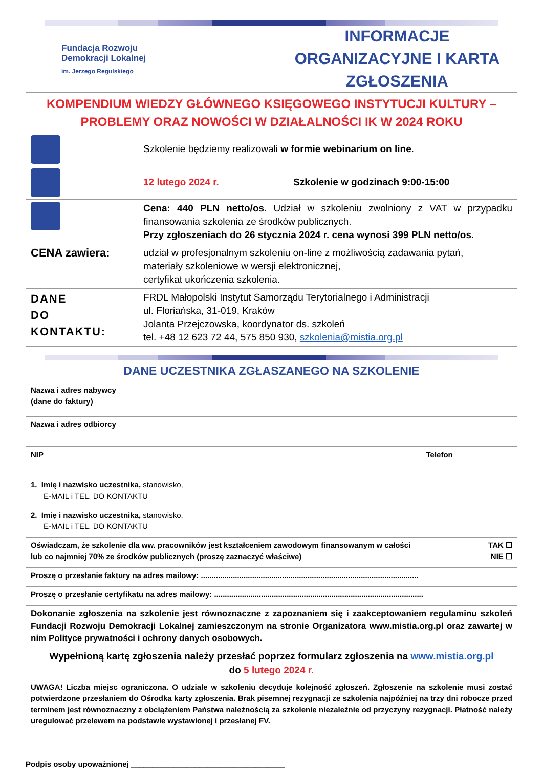Fundacja Rozwoju
Demokracji Lokalnej
im. Jerzego Regulskiego
INFORMACJE ORGANIZACYJNE I KARTA ZGŁOSZENIA
KOMPENDIUM WIEDZY GŁÓWNEGO KSIĘGOWEGO INSTYTUCJI KULTURY – PROBLEMY ORAZ NOWOŚCI W DZIAŁALNOŚCI IK W 2024 ROKU
| | Szkolenie będziemy realizowali w formie webinarium on line . |
| | 12 lutego 2024 r. Szkolenie w godzinach 9:00-15:00 |
| | Cena: 440 PLN netto/os. Udział w szkoleniu zwolniony z VAT w przypadku finansowania szkolenia ze środków publicznych. Przy zgłoszeniach do 26 stycznia 2024 r. cena wynosi 399 PLN netto/os. |
| CENA zawiera: | udział w profesjonalnym szkoleniu on-line z możliwością zadawania pytań, materiały szkoleniowe w wersji elektronicznej, certyfikat ukończenia szkolenia. |
| DANE DO KONTAKTU: | FRDL Małopolski Instytut Samorządu Terytorialnego i Administracji ul. Floriańska, 31-019, Kraków Jolanta Przejczowska, koordynator ds. szkoleń tel. +48 12 623 72 44, 575 850 930, szkolenia@mistia.org.pl |
DANE UCZESTNIKA ZGŁASZANEGO NA SZKOLENIE
| Nazwa i adres nabywcy (dane do faktury) | |
| Nazwa i adres odbiorcy | |
| NIP | Telefon |
| 1. Imię i nazwisko uczestnika, stanowisko, E-MAIL i TEL. DO KONTAKTU | |
| 2. Imię i nazwisko uczestnika, stanowisko, E-MAIL i TEL. DO KONTAKTU | |
| Oświadczam, że szkolenie dla ww. pracowników jest kształceniem zawodowym finansowanym w całości lub co najmniej 70% ze środków publicznych (proszę zaznaczyć właściwe) | TAK ☐ NIE ☐ |
| Proszę o przesłanie faktury na adres mailowy: ...................................................................................................... | |
| Proszę o przesłanie certyfikatu na adres mailowy: .................................................................................................. | |
| Dokonanie zgłoszenia na szkolenie jest równoznaczne z zapoznaniem się i zaakceptowaniem regulaminu szkoleń Fundacji Rozwoju Demokracji Lokalnej zamieszczonym na stronie Organizatora www.mistia.org.pl oraz zawartej w nim Polityce prywatności i ochrony danych osobowych. | |
| Wypełnioną kartę zgłoszenia należy przesłać poprzez formularz zgłoszenia na www.mistia.org.pl do 5 lutego 2024 r. | |
| UWAGA! Liczba miejsc ograniczona. O udziale w szkoleniu decyduje kolejność zgłoszeń. Zgłoszenie na szkolenie musi zostać potwierdzone przesłaniem do Ośrodka karty zgłoszenia. Brak pisemnej rezygnacji ze szkolenia najpóźniej na trzy dni robocze przed terminem jest równoznaczny z obciążeniem Państwa należnością za szkolenie niezależnie od przyczyny rezygnacji. Płatność należy uregulować przelewem na podstawie wystawionej i przesłanej FV. | |
Podpis osoby upoważnionej ____________________________________